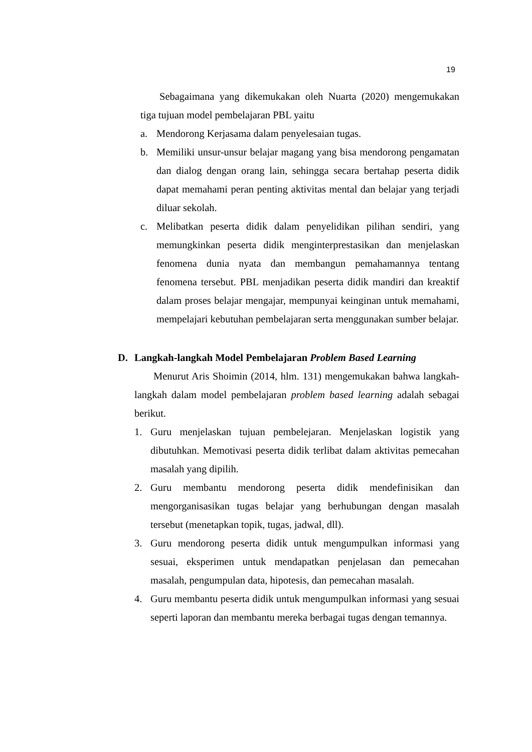19
Sebagaimana yang dikemukakan oleh Nuarta (2020) mengemukakan tiga tujuan model pembelajaran PBL yaitu
a. Mendorong Kerjasama dalam penyelesaian tugas.
b. Memiliki unsur-unsur belajar magang yang bisa mendorong pengamatan dan dialog dengan orang lain, sehingga secara bertahap peserta didik dapat memahami peran penting aktivitas mental dan belajar yang terjadi diluar sekolah.
c. Melibatkan peserta didik dalam penyelidikan pilihan sendiri, yang memungkinkan peserta didik menginterprestasikan dan menjelaskan fenomena dunia nyata dan membangun pemahamannya tentang fenomena tersebut. PBL menjadikan peserta didik mandiri dan kreaktif dalam proses belajar mengajar, mempunyai keinginan untuk memahami, mempelajari kebutuhan pembelajaran serta menggunakan sumber belajar.
D. Langkah-langkah Model Pembelajaran Problem Based Learning
Menurut Aris Shoimin (2014, hlm. 131) mengemukakan bahwa langkah-langkah dalam model pembelajaran problem based learning adalah sebagai berikut.
1. Guru menjelaskan tujuan pembelejaran. Menjelaskan logistik yang dibutuhkan. Memotivasi peserta didik terlibat dalam aktivitas pemecahan masalah yang dipilih.
2. Guru membantu mendorong peserta didik mendefinisikan dan mengorganisasikan tugas belajar yang berhubungan dengan masalah tersebut (menetapkan topik, tugas, jadwal, dll).
3. Guru mendorong peserta didik untuk mengumpulkan informasi yang sesuai, eksperimen untuk mendapatkan penjelasan dan pemecahan masalah, pengumpulan data, hipotesis, dan pemecahan masalah.
4. Guru membantu peserta didik untuk mengumpulkan informasi yang sesuai seperti laporan dan membantu mereka berbagai tugas dengan temannya.